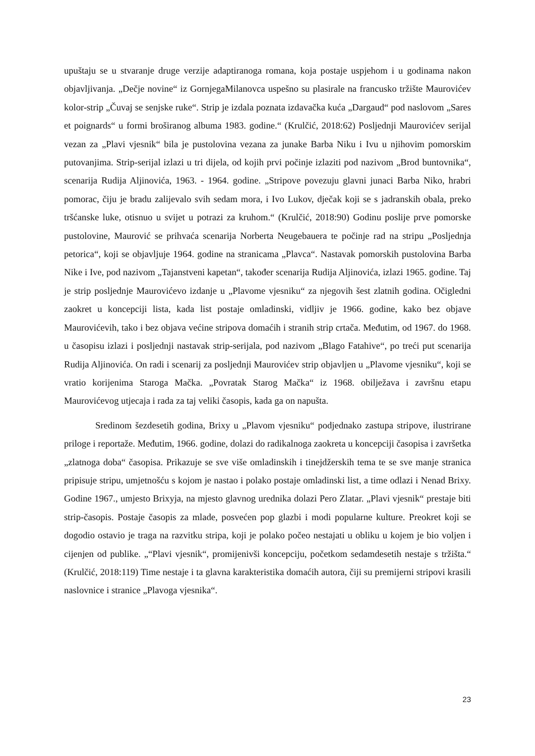upuštaju se u stvaranje druge verzije adaptiranoga romana, koja postaje uspjehom i u godinama nakon objavljivanja. „Dečje novine“ iz GornjegaMilanovca uspešno su plasirale na francusko tržište Maurovićev kolor-strip „Čuvaj se senjske ruke“. Strip je izdala poznata izdavačka kuća „Dargaud“ pod naslovom „Sares et poignards“ u formi broširanog albuma 1983. godine.“ (Krulčić, 2018:62) Posljednji Maurovićev serijal vezan za „Plavi vjesnik“ bila je pustolovina vezana za junake Barba Niku i Ivu u njihovim pomorskim putovanjima. Strip-serijal izlazi u tri dijela, od kojih prvi počinje izlaziti pod nazivom „Brod buntovnika“, scenarija Rudija Aljinovića, 1963. - 1964. godine. „Stripove povezuju glavni junaci Barba Niko, hrabri pomorac, čiju je bradu zalijevalo svih sedam mora, i Ivo Lukov, dječak koji se s jadranskih obala, preko tršćanske luke, otisnuo u svijet u potrazi za kruhom.“ (Krulčić, 2018:90) Godinu poslije prve pomorske pustolovine, Maurović se prihvaća scenarija Norberta Neugebauera te počinje rad na stripu „Posljednja petorica“, koji se objavljuje 1964. godine na stranicama „Plavca“. Nastavak pomorskih pustolovina Barba Nike i Ive, pod nazivom „Tajanstveni kapetan“, također scenarija Rudija Aljinovića, izlazi 1965. godine. Taj je strip posljednje Maurovićevo izdanje u „Plavome vjesniku“ za njegovih šest zlatnih godina. Očigledni zaokret u koncepciji lista, kada list postaje omladinski, vidljiv je 1966. godine, kako bez objave Maurovićevih, tako i bez objava većine stripova domaćih i stranih strip crtača. Međutim, od 1967. do 1968. u časopisu izlazi i posljednji nastavak strip-serijala, pod nazivom „Blago Fatahive“, po treći put scenarija Rudija Aljinovića. On radi i scenarij za posljednji Maurovićev strip objavljen u „Plavome vjesniku“, koji se vratio korijenima Staroga Mačka. „Povratak Starog Mačka“ iz 1968. obilježava i završnu etapu Maurovićevog utjecaja i rada za taj veliki časopis, kada ga on napušta.
Sredinom šezdesetih godina, Brixy u „Plavom vjesniku“ podjednako zastupa stripove, ilustrirane priloge i reportaže. Međutim, 1966. godine, dolazi do radikalnoga zaokreta u koncepciji časopisa i završetka „zlatnoga doba“ časopisa. Prikazuje se sve više omladinskih i tinejdžerskih tema te se sve manje stranica pripisuje stripu, umjetnošću s kojom je nastao i polako postaje omladinski list, a time odlazi i Nenad Brixy. Godine 1967., umjesto Brixyja, na mjesto glavnog urednika dolazi Pero Zlatar. „Plavi vjesnik“ prestaje biti strip-časopis. Postaje časopis za mlade, posvećen pop glazbi i modi popularne kulture. Preokret koji se dogodio ostavio je traga na razvitku stripa, koji je polako počeo nestajati u obliku u kojem je bio voljen i cijenjen od publike. „“Plavi vjesnik“, promijenivši koncepciju, početkom sedamdesetih nestaje s tržišta.“ (Krulčić, 2018:119) Time nestaje i ta glavna karakteristika domaćih autora, čiji su premijerni stripovi krasili naslovnice i stranice „Plavoga vjesnika“.
23